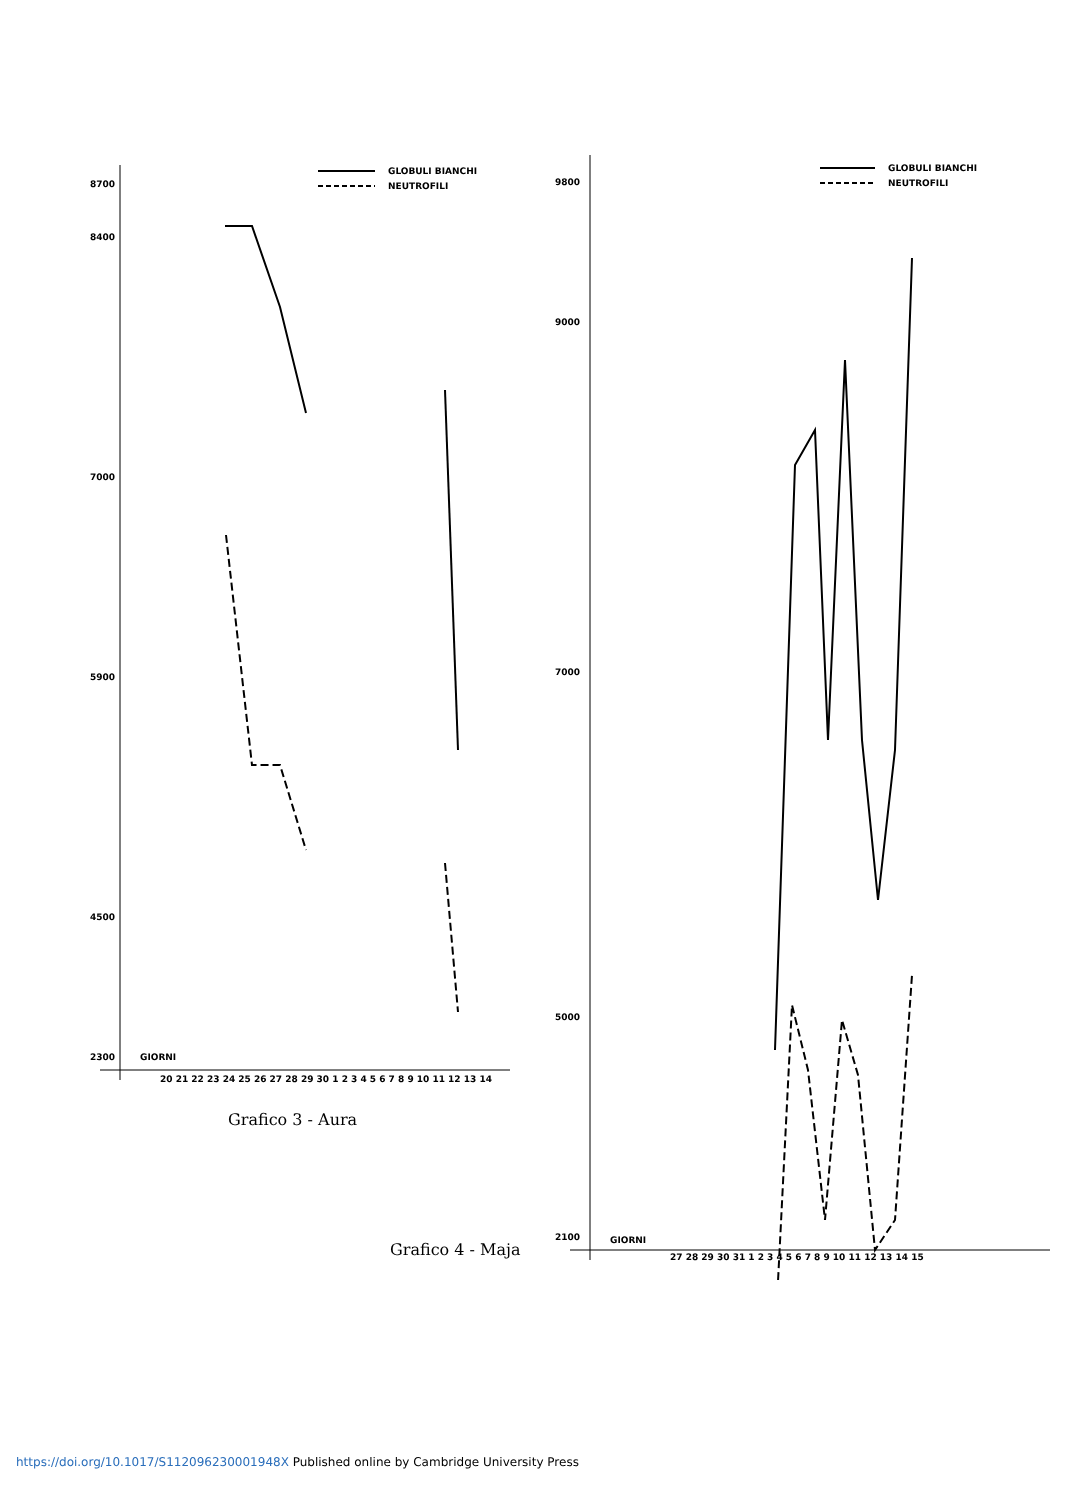8700
8400
7000
5900
4500
2300
GIORNI
20 21 22 23 24 25 26 27 28 29 30 1 2 3 4 5 6 7 8 9 10 11 12 13 14
GLOBULI BIANCHI
NEUTROFILI
Grafico 3 - Aura
Grafico 4 - Maja
9800
9000
7000
5000
2100
GIORNI
27 28 29 30 31 1 2 3 4 5 6 7 8 9 10 11 12 13 14 15
GLOBULI BIANCHI
NEUTROFILI
https://doi.org/10.1017/S112096230001948X Published online by Cambridge University Press